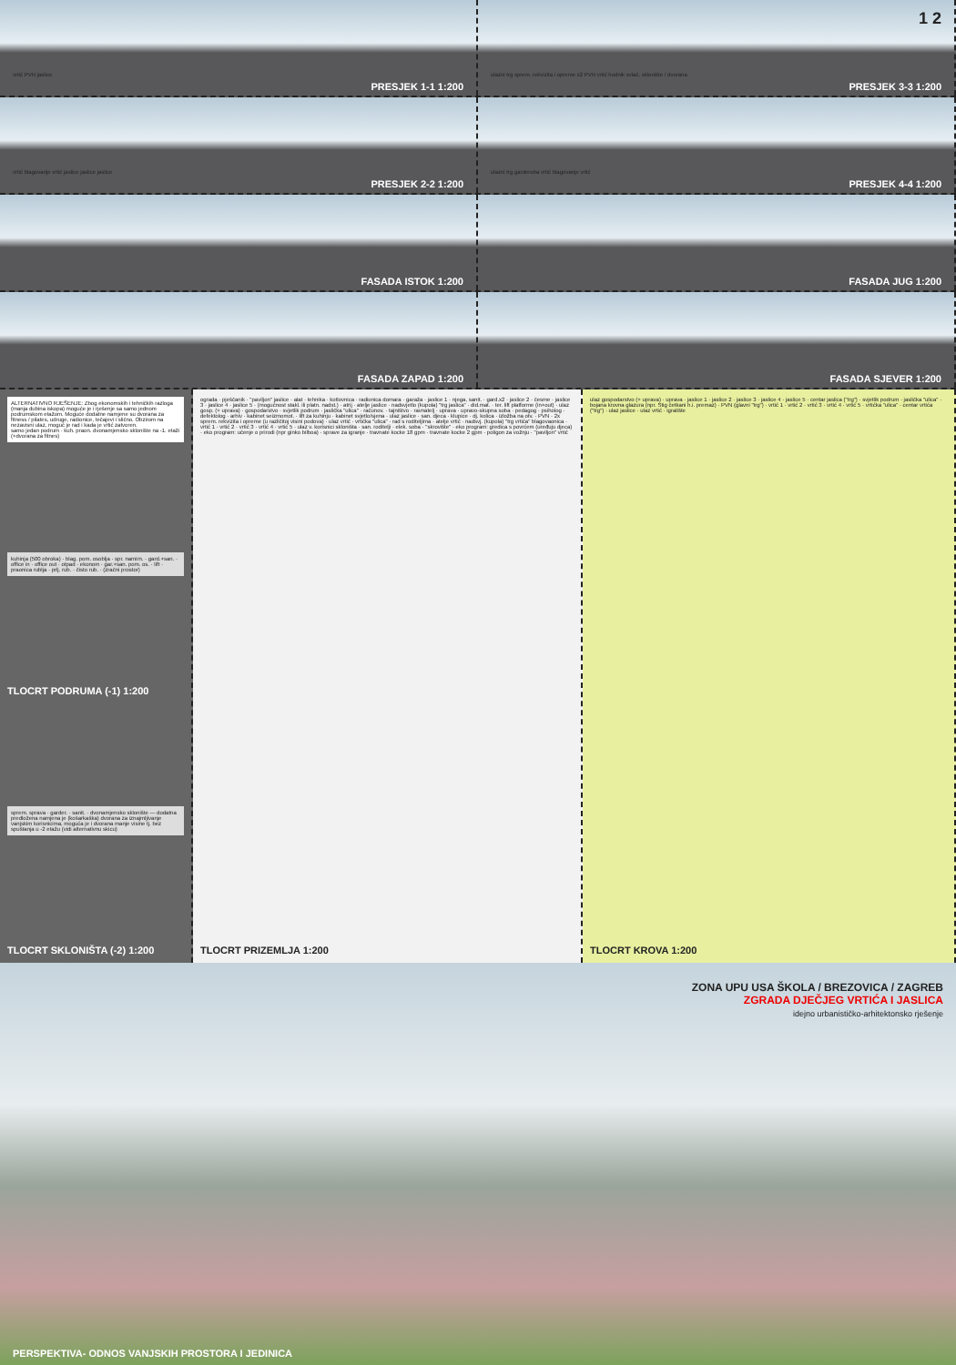vrtić PVN jaslice
PRESJEK 1-1 1:200
1 2
ulazni trg sprem. rekvizita i opreme x2 PVN vrtić hodnik svlač. sklonište / dvorana
PRESJEK 3-3 1:200
vrtić blagovanje vrtić jaslice jaslice jaslice
PRESJEK 2-2 1:200
ulazni trg garderoba vrtić blagovanje vrtić
PRESJEK 4-4 1:200
FASADA ISTOK 1:200 FASADA JUG 1:200
FASADA ZAPAD 1:200 FASADA SJEVER 1:200
ALTERNATIVNO RJEŠENJE: Zbog ekonomskih i tehničkih razloga (manja dubina iskopa) moguće je i rješenje sa samo jednom podrumskom etažom. Moguće dodatne namjene su dvorana za fitness / pilates, udruge, radionice, tečajevi i slično. Obzirom na nezavisni ulaz, moguć je rad i kada je vrtić zatvoren.
samo jedan podrum · kuh. praon. dvonamjensko sklonište na -1. etaži (+dvorana za fitnes)
kuhinja (500 obroka) · blag. pom. osoblja · spr. namirn. · gard.+san. · office in · office out · otpad · ekonom · gar.+san. pom. os. · lift · praonica rublja · prlj. rub. · čisto rub. · (zračni prostor)
TLOCRT PODRUMA (-1) 1:200
sprem. sprava · garder. · sanit. · dvonamjensko sklonište — dodatna predložena namjena je (košarkaška) dvorana za iznajmljivanje vanjskim korisnicima, moguća je i dvorana manje visine tj. bez spuštanja u -2 etažu (vidi alternativnu skicu)
TLOCRT SKLONIŠTA (-2) 1:200
ograda · pješčanik · "paviljon" jaslice · alat · tehnika · kotlovnica · radionica domara · garaža · jaslice 1 · njega, sanit. · gard.x2 · jaslice 2 · česme · jaslice 3 · jaslice 4 · jaslice 5 · (mogućnost stakl. ili platn. nadst.) · atrij · atelje jaslice · nadsvjetlo (kupola) "trg jaslica" · did.mat. · ter. lift platforme (in+out) · ulaz gosp. (+ uprava) · gospodarstvo · svjetlik podrum · jaslička "ulica" · računov. · tajništvo · ravnatelj · uprava · upravo-skupna soba · pedagog · psiholog · defektolog · arhiv · kabinet seizmomot. · lift za kuhinju · kabinet svjetlo/sjena · ulaz jaslice · san. djeca · klupice · dj. kolica · izložba na otv. · PVN · 2x sprem. rekvizita i opreme (u različitoj visini podova) · ulaz vrtić · vrtićka "ulica" · rad s roditeljima · atelje vrtić · nadsvj. (kupola) "trg vrtića" blagovaonica · vrtić 1 · vrtić 2 · vrtić 3 · vrtić 4 · vrtić 5 · ulaz v. korisnici skloništa · san. roditelji · elek. soba · "skrovište" · eko program: gredica s povrćem (uređuju djeca) · eko program: učenje o prirodi (npr ginko bilboa) · sprave za igranje · travnate kocke 18 gpm · travnate kocke 2 gpm · poligon za vožnju · "paviljon" vrtić
TLOCRT PRIZEMLJA 1:200
ulaz gospodarstvo (+ uprava) · uprava · jaslice 1 · jaslice 2 · jaslice 3 · jaslice 4 · jaslice 5 · centar jaslica ("trg") · svjetlik podrum · jaslička "ulica" · bojana krovna glazura (npr. Stig četkani h.i. premaz) · PVN (glavni "trg") · vrtić 1 · vrtić 2 · vrtić 3 · vrtić 4 · vrtić 5 · vrtićka "ulica" · centar vrtića ("trg") · ulaz jaslice · ulaz vrtić · igralište
TLOCRT KROVA 1:200
ZONA UPU USA ŠKOLA / BREZOVICA / ZAGREB
ZGRADA DJEČJEG VRTIĆA I JASLICA
idejno urbanističko-arhitektonsko rješenje
PERSPEKTIVA- ODNOS VANJSKIH PROSTORA I JEDINICA